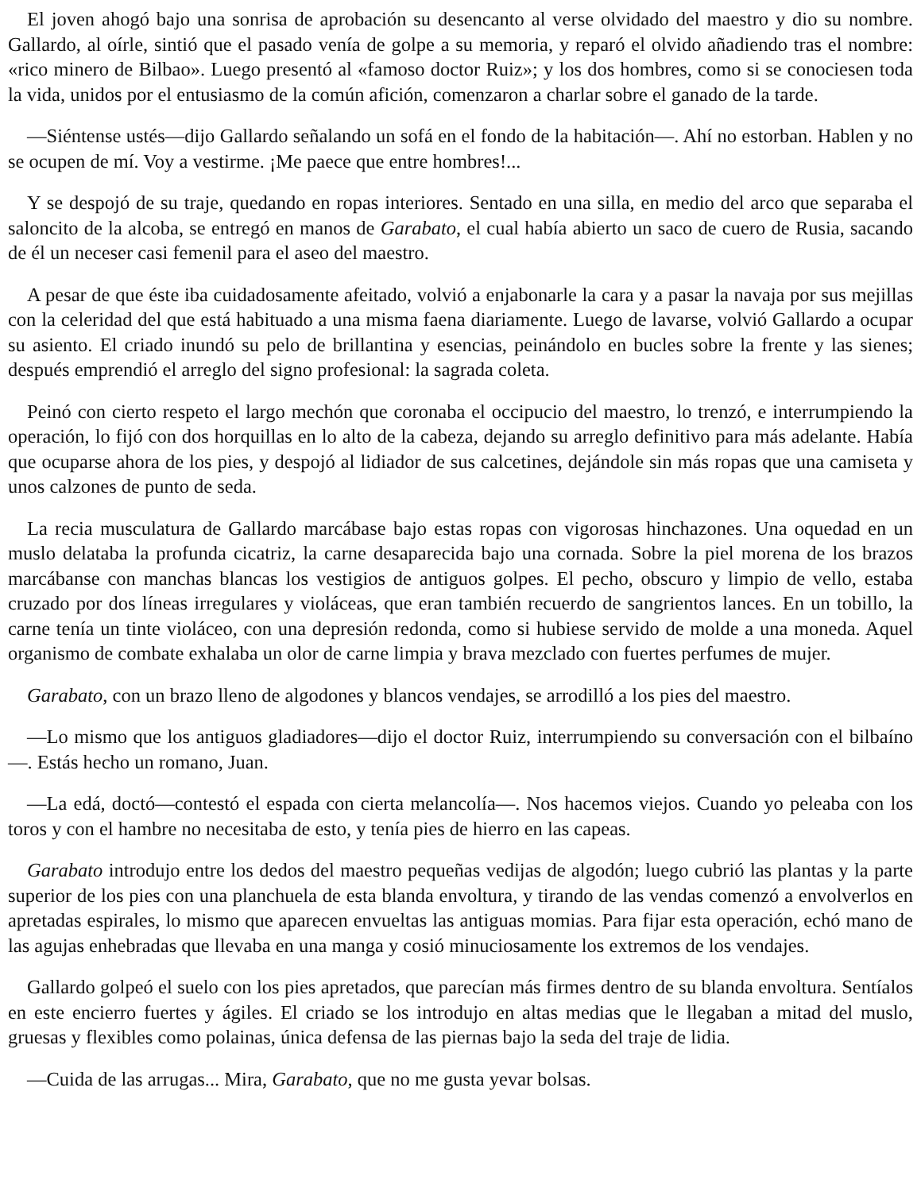El joven ahogó bajo una sonrisa de aprobación su desencanto al verse olvidado del maestro y dio su nombre. Gallardo, al oírle, sintió que el pasado venía de golpe a su memoria, y reparó el olvido añadiendo tras el nombre: «rico minero de Bilbao». Luego presentó al «famoso doctor Ruiz»; y los dos hombres, como si se conociesen toda la vida, unidos por el entusiasmo de la común afición, comenzaron a charlar sobre el ganado de la tarde.
—Siéntense ustés—dijo Gallardo señalando un sofá en el fondo de la habitación—. Ahí no estorban. Hablen y no se ocupen de mí. Voy a vestirme. ¡Me paece que entre hombres!...
Y se despojó de su traje, quedando en ropas interiores. Sentado en una silla, en medio del arco que separaba el saloncito de la alcoba, se entregó en manos de Garabato, el cual había abierto un saco de cuero de Rusia, sacando de él un neceser casi femenil para el aseo del maestro.
A pesar de que éste iba cuidadosamente afeitado, volvió a enjabonarle la cara y a pasar la navaja por sus mejillas con la celeridad del que está habituado a una misma faena diariamente. Luego de lavarse, volvió Gallardo a ocupar su asiento. El criado inundó su pelo de brillantina y esencias, peinándolo en bucles sobre la frente y las sienes; después emprendió el arreglo del signo profesional: la sagrada coleta.
Peinó con cierto respeto el largo mechón que coronaba el occipucio del maestro, lo trenzó, e interrumpiendo la operación, lo fijó con dos horquillas en lo alto de la cabeza, dejando su arreglo definitivo para más adelante. Había que ocuparse ahora de los pies, y despojó al lidiador de sus calcetines, dejándole sin más ropas que una camiseta y unos calzones de punto de seda.
La recia musculatura de Gallardo marcábase bajo estas ropas con vigorosas hinchazones. Una oquedad en un muslo delataba la profunda cicatriz, la carne desaparecida bajo una cornada. Sobre la piel morena de los brazos marcábanse con manchas blancas los vestigios de antiguos golpes. El pecho, obscuro y limpio de vello, estaba cruzado por dos líneas irregulares y violáceas, que eran también recuerdo de sangrientos lances. En un tobillo, la carne tenía un tinte violáceo, con una depresión redonda, como si hubiese servido de molde a una moneda. Aquel organismo de combate exhalaba un olor de carne limpia y brava mezclado con fuertes perfumes de mujer.
Garabato, con un brazo lleno de algodones y blancos vendajes, se arrodilló a los pies del maestro.
—Lo mismo que los antiguos gladiadores—dijo el doctor Ruiz, interrumpiendo su conversación con el bilbaíno—. Estás hecho un romano, Juan.
—La edá, doctó—contestó el espada con cierta melancolía—. Nos hacemos viejos. Cuando yo peleaba con los toros y con el hambre no necesitaba de esto, y tenía pies de hierro en las capeas.
Garabato introdujo entre los dedos del maestro pequeñas vedijas de algodón; luego cubrió las plantas y la parte superior de los pies con una planchuela de esta blanda envoltura, y tirando de las vendas comenzó a envolverlos en apretadas espirales, lo mismo que aparecen envueltas las antiguas momias. Para fijar esta operación, echó mano de las agujas enhebradas que llevaba en una manga y cosió minuciosamente los extremos de los vendajes.
Gallardo golpeó el suelo con los pies apretados, que parecían más firmes dentro de su blanda envoltura. Sentíalos en este encierro fuertes y ágiles. El criado se los introdujo en altas medias que le llegaban a mitad del muslo, gruesas y flexibles como polainas, única defensa de las piernas bajo la seda del traje de lidia.
—Cuida de las arrugas... Mira, Garabato, que no me gusta yevar bolsas.